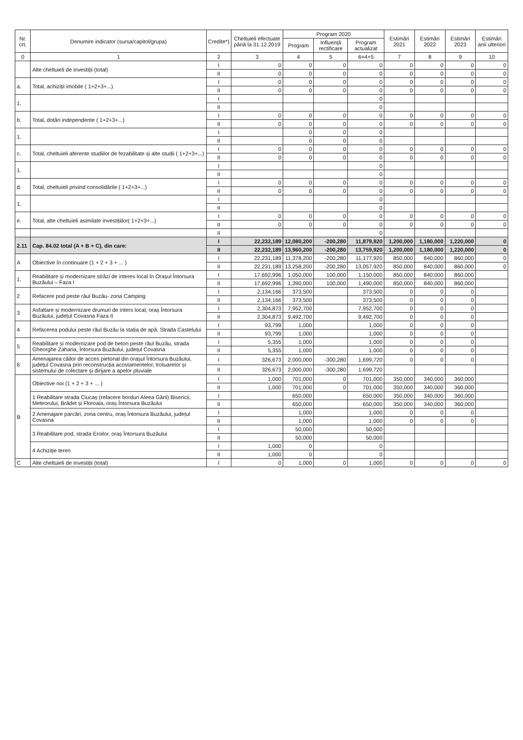| Nr. crt. | Denumire indicator (sursa/capitol/grupa) | Credite*) | Cheltuieli efectuate până la 31.12.2019 | Program 2020 | | | Estimări 2021 | Estimări 2022 | Estimări 2023 | Estimări anii ulteriori |
| --- | --- | --- | --- | --- | --- | --- | --- | --- | --- | --- |
| | | | | Program | Influență rectificare | Program actualizat | | | | |
| 0 | 1 | 2 | 3 | 4 | 5 | 6=4+5 | 7 | 8 | 9 | 10 |
| | Alte cheltuieli de investiții (total) | I | 0 | 0 | 0 | 0 | 0 | 0 | 0 | 0 |
| | | II | 0 | 0 | 0 | 0 | 0 | 0 | 0 | 0 |
| a. | Total, achiziții imobile ( 1+2+3+...) | I | 0 | 0 | 0 | 0 | 0 | 0 | 0 | 0 |
| | | II | 0 | 0 | 0 | 0 | 0 | 0 | 0 | 0 |
| 1. | | I | | | | 0 | | | | |
| | | II | | | | 0 | | | | |
| b. | Total, dotări independente ( 1+2+3+...) | I | 0 | 0 | 0 | 0 | 0 | 0 | 0 | 0 |
| | | II | 0 | 0 | 0 | 0 | 0 | 0 | 0 | 0 |
| 1. | | I | | 0 | 0 | 0 | | | | |
| | | II | | 0 | 0 | 0 | | | | |
| c. | Total, cheltuieli aferente studiilor de fezabilitate și alte studii ( 1+2+3+...) | I | 0 | 0 | 0 | 0 | 0 | 0 | 0 | 0 |
| | | II | 0 | 0 | 0 | 0 | 0 | 0 | 0 | 0 |
| 1. | | I | | | | 0 | | | | |
| | | II | | | | 0 | | | | |
| d. | Total, cheltuieli privind consolidările ( 1+2+3+...) | I | 0 | 0 | 0 | 0 | 0 | 0 | 0 | 0 |
| | | II | 0 | 0 | 0 | 0 | 0 | 0 | 0 | 0 |
| 1. | | I | | | | 0 | | | | |
| | | II | | | | 0 | | | | |
| e. | Total, alte cheltuieli asimilate investițiilor( 1+2+3+...) | I | 0 | 0 | 0 | 0 | 0 | 0 | 0 | 0 |
| | | II | 0 | 0 | 0 | 0 | 0 | 0 | 0 | 0 |
| | | II | | | | 0 | | | | |
| 2.11 | Cap. 84.02 total (A + B + C), din care: | I | 22,232,189 | 12,080,200 | -200,280 | 11,879,920 | 1,200,000 | 1,180,000 | 1,220,000 | 0 |
| | | II | 22,232,189 | 13,960,200 | -200,280 | 13,759,920 | 1,200,000 | 1,180,000 | 1,220,000 | 0 |
| A | Obiective în continuare (1 + 2 + 3 + ... ) | I | 22,231,189 | 11,378,200 | -200,280 | 11,177,920 | 850,000 | 840,000 | 860,000 | 0 |
| | | II | 22,231,189 | 13,258,200 | -200,280 | 13,057,920 | 850,000 | 840,000 | 860,000 | 0 |
| 1. | Reabilitare și modernizare străzi de interes local în Orașul Întorsura Buzăului – Faza I | I | 17,692,996 | 1,050,000 | 100,000 | 1,150,000 | 850,000 | 840,000 | 860,000 | |
| | | II | 17,692,996 | 1,390,000 | 100,000 | 1,490,000 | 850,000 | 840,000 | 860,000 | |
| 2 | Refacere pod peste râul Buzău- zona Camping | I | 2,134,166 | 373,500 | | 373,500 | 0 | 0 | 0 | |
| | | II | 2,134,166 | 373,500 | | 373,500 | 0 | 0 | 0 | |
| 3 | Asfaltare și modernizare drumuri de inters local, oraș Întorsura Buzăului, județul Covasna Faza II | I | 2,304,873 | 7,952,700 | | 7,952,700 | 0 | 0 | 0 | |
| | | II | 2,304,873 | 9,492,700 | | 9,492,700 | 0 | 0 | 0 | |
| 4 | Refacerea podului peste râul Buzău la stația de apă. Strada Castelului | I | 93,799 | 1,000 | | 1,000 | 0 | 0 | 0 | |
| | | II | 93,799 | 1,000 | | 1,000 | 0 | 0 | 0 | |
| 5 | Reabilitare și modernizare pod de beton peste râul Buzău, strada Gheorghe Zaharia, Întorsura Buzăului, județul Covasna | I | 5,355 | 1,000 | | 1,000 | 0 | 0 | 0 | |
| | | II | 5,355 | 1,000 | | 1,000 | 0 | 0 | 0 | |
| 6 | Amenajarea căilor de acces pietonal din orașul Întorsura Buzăului, județul Covasna prin reconstrucția acostamentelor, trotuarelor și sistemului de colectare și dirijare a apelor pluviale | I | 326,673 | 2,000,000 | -300,280 | 1,699,720 | 0 | 0 | 0 | |
| | | II | 326,673 | 2,000,000 | -300,280 | 1,699,720 | | | | |
| B | Obiective noi (1 + 2 + 3 + ... ) | I | 1,000 | 701,000 | 0 | 701,000 | 350,000 | 340,000 | 360,000 | |
| | | II | 1,000 | 701,000 | 0 | 701,000 | 350,000 | 340,000 | 360,000 | |
| | 1 Reabilitare strada Ciucaș (refacere borduri Aleea Gării) Bisericii, Meteorului, Brădet și Floroaia, oraș Întorsura Buzăului | I | | 650,000 | | 650,000 | 350,000 | 340,000 | 360,000 | |
| | | II | | 650,000 | | 650,000 | 350,000 | 340,000 | 360,000 | |
| | 2 Amenajare parcări, zona centru, oraș Întorsura Buzăului, județul Covasna | I | | 1,000 | | 1,000 | 0 | 0 | 0 | |
| | | II | | 1,000 | | 1,000 | 0 | 0 | 0 | |
| | 3 Reabilitare pod, strada Eroilor, oraș Întorsura Buzăului | I | | 50,000 | | 50,000 | | | | |
| | | II | | 50,000 | | 50,000 | | | | |
| | 4 Achiziție teren | I | 1,000 | 0 | | 0 | | | | |
| | | II | 1,000 | 0 | | 0 | | | | |
| C | Alte cheltuieli de investiții (total) | I | 0 | 1,000 | 0 | 1,000 | 0 | 0 | 0 | 0 |